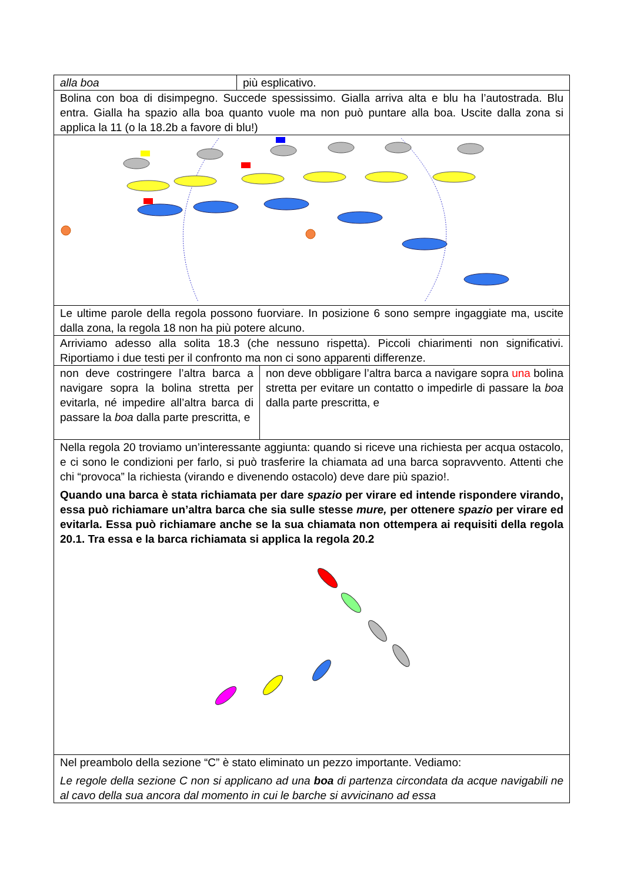| alla boa | più esplicativo. | |
| Bolina con boa di disimpegno. Succede spessissimo. Gialla arriva alta e blu ha l’autostrada. Blu entra. Gialla ha spazio alla boa quanto vuole ma non può puntare alla boa. Uscite dalla zona si applica la 11 (o la 18.2b a favore di blu!) | | |
| Le ultime parole della regola possono fuorviare. In posizione 6 sono sempre ingaggiate ma, uscite dalla zona, la regola 18 non ha più potere alcuno. | | |
| Arriviamo adesso alla solita 18.3 (che nessuno rispetta). Piccoli chiarimenti non significativi. Riportiamo i due testi per il confronto ma non ci sono apparenti differenze. | | |
| non deve costringere l’altra barca a navigare sopra la bolina stretta per evitarla, né impedire all’altra barca di passare la boa dalla parte prescritta, e | | non deve obbligare l’altra barca a navigare sopra una bolina stretta per evitare un contatto o impedirle di passare la boa dalla parte prescritta, e |
| Nella regola 20 troviamo un’interessante aggiunta: quando si riceve una richiesta per acqua ostacolo, e ci sono le condizioni per farlo, si può trasferire la chiamata ad una barca sopravvento. Attenti che chi “provoca” la richiesta (virando e divenendo ostacolo) deve dare più spazio!. Quando una barca è stata richiamata per dare spazio per virare ed intende rispondere virando, essa può richiamare un’altra barca che sia sulle stesse mure, per ottenere spazio per virare ed evitarla. Essa può richiamare anche se la sua chiamata non ottempera ai requisiti della regola 20.1. Tra essa e la barca richiamata si applica la regola 20.2 | | |
| Nel preambolo della sezione “C” è stato eliminato un pezzo importante. Vediamo: Le regole della sezione C non si applicano ad una boa di partenza circondata da acque navigabili ne al cavo della sua ancora dal momento in cui le barche si avvicinano ad essa | | |